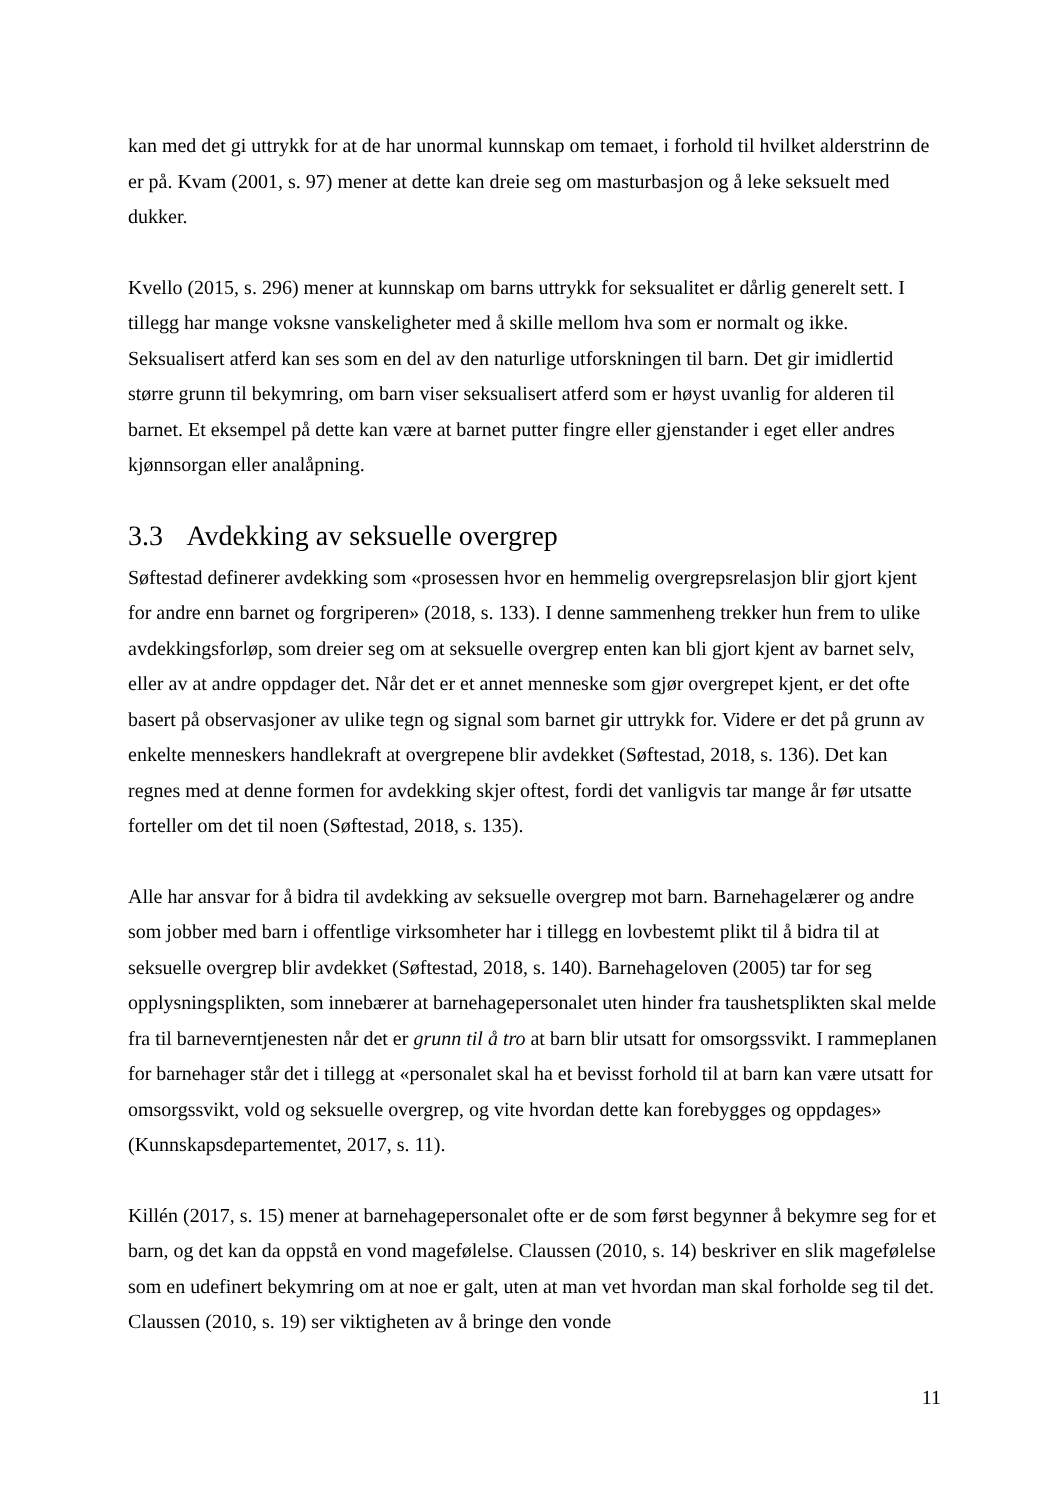kan med det gi uttrykk for at de har unormal kunnskap om temaet, i forhold til hvilket alderstrinn de er på. Kvam (2001, s. 97) mener at dette kan dreie seg om masturbasjon og å leke seksuelt med dukker.
Kvello (2015, s. 296) mener at kunnskap om barns uttrykk for seksualitet er dårlig generelt sett. I tillegg har mange voksne vanskeligheter med å skille mellom hva som er normalt og ikke. Seksualisert atferd kan ses som en del av den naturlige utforskningen til barn. Det gir imidlertid større grunn til bekymring, om barn viser seksualisert atferd som er høyst uvanlig for alderen til barnet. Et eksempel på dette kan være at barnet putter fingre eller gjenstander i eget eller andres kjønnsorgan eller analåpning.
3.3 Avdekking av seksuelle overgrep
Søftestad definerer avdekking som «prosessen hvor en hemmelig overgrepsrelasjon blir gjort kjent for andre enn barnet og forgriperen» (2018, s. 133). I denne sammenheng trekker hun frem to ulike avdekkingsforløp, som dreier seg om at seksuelle overgrep enten kan bli gjort kjent av barnet selv, eller av at andre oppdager det. Når det er et annet menneske som gjør overgrepet kjent, er det ofte basert på observasjoner av ulike tegn og signal som barnet gir uttrykk for. Videre er det på grunn av enkelte menneskers handlekraft at overgrepene blir avdekket (Søftestad, 2018, s. 136). Det kan regnes med at denne formen for avdekking skjer oftest, fordi det vanligvis tar mange år før utsatte forteller om det til noen (Søftestad, 2018, s. 135).
Alle har ansvar for å bidra til avdekking av seksuelle overgrep mot barn. Barnehagelærer og andre som jobber med barn i offentlige virksomheter har i tillegg en lovbestemt plikt til å bidra til at seksuelle overgrep blir avdekket (Søftestad, 2018, s. 140). Barnehageloven (2005) tar for seg opplysningsplikten, som innebærer at barnehagepersonalet uten hinder fra taushetsplikten skal melde fra til barneverntjenesten når det er grunn til å tro at barn blir utsatt for omsorgssvikt. I rammeplanen for barnehager står det i tillegg at «personalet skal ha et bevisst forhold til at barn kan være utsatt for omsorgssvikt, vold og seksuelle overgrep, og vite hvordan dette kan forebygges og oppdages» (Kunnskapsdepartementet, 2017, s. 11).
Killén (2017, s. 15) mener at barnehagepersonalet ofte er de som først begynner å bekymre seg for et barn, og det kan da oppstå en vond magefølelse. Claussen (2010, s. 14) beskriver en slik magefølelse som en udefinert bekymring om at noe er galt, uten at man vet hvordan man skal forholde seg til det. Claussen (2010, s. 19) ser viktigheten av å bringe den vonde
11